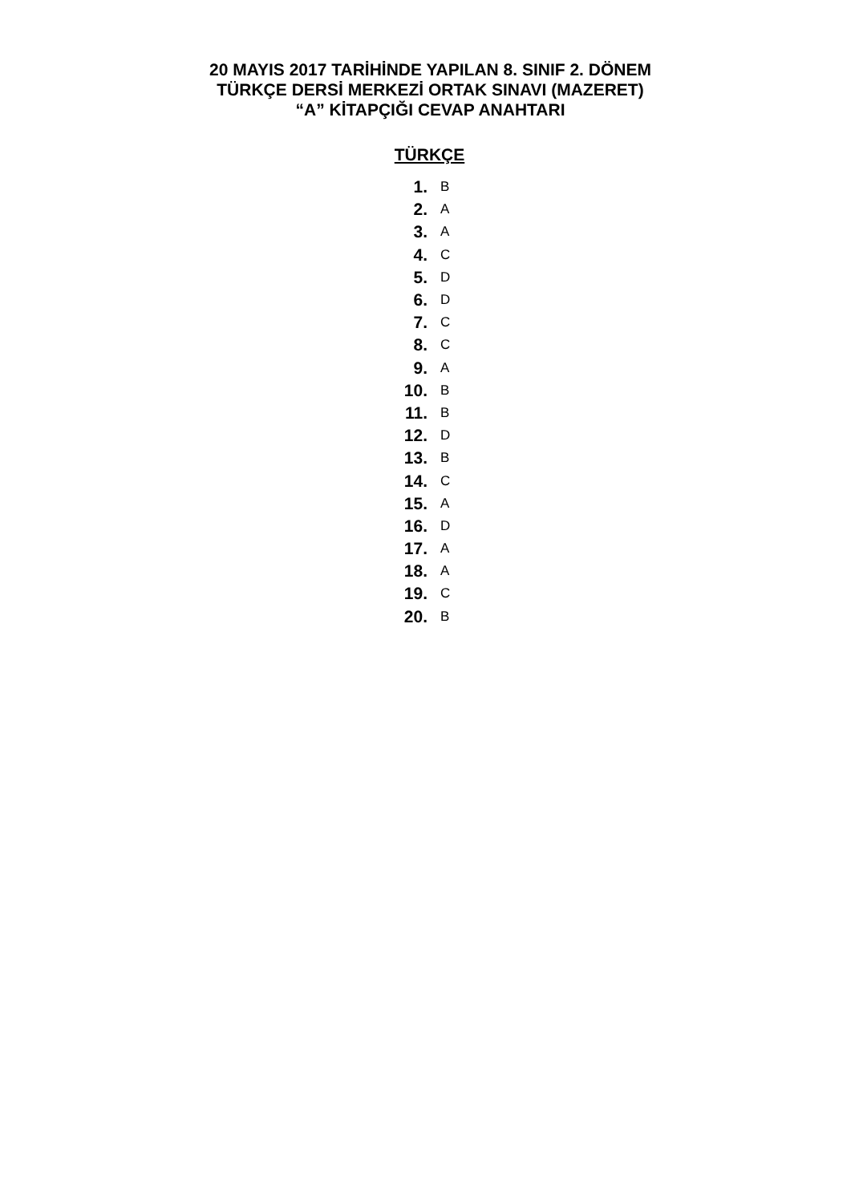20 MAYIS 2017 TARİHİNDE YAPILAN 8. SINIF 2. DÖNEM
TÜRKÇE DERSİ MERKEZİ ORTAK SINAVI (MAZERET)
“A” KİTAPÇIĞI CEVAP ANAHTARI
TÜRKÇE
1. B
2. A
3. A
4. C
5. D
6. D
7. C
8. C
9. A
10. B
11. B
12. D
13. B
14. C
15. A
16. D
17. A
18. A
19. C
20. B